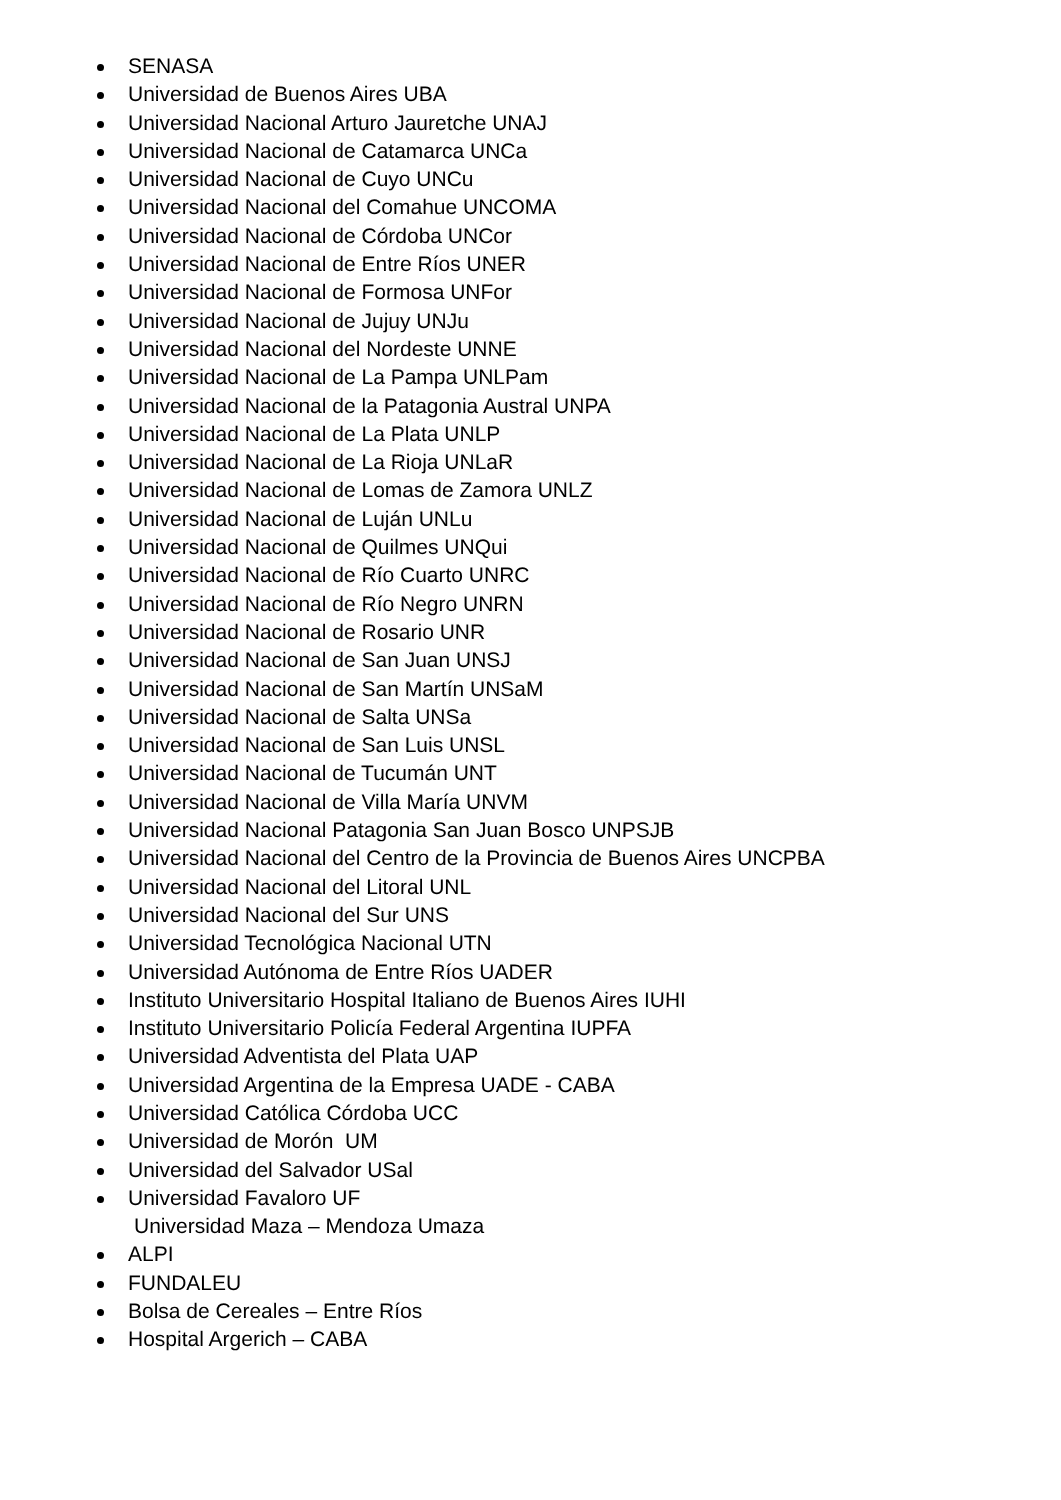SENASA
Universidad de Buenos Aires UBA
Universidad Nacional Arturo Jauretche UNAJ
Universidad Nacional de Catamarca UNCa
Universidad Nacional de Cuyo UNCu
Universidad Nacional del Comahue UNCOMA
Universidad Nacional de Córdoba UNCor
Universidad Nacional de Entre Ríos UNER
Universidad Nacional de Formosa UNFor
Universidad Nacional de Jujuy UNJu
Universidad Nacional del Nordeste UNNE
Universidad Nacional de La Pampa UNLPam
Universidad Nacional de la Patagonia Austral UNPA
Universidad Nacional de La Plata UNLP
Universidad Nacional de La Rioja UNLaR
Universidad Nacional de Lomas de Zamora UNLZ
Universidad Nacional de Luján UNLu
Universidad Nacional de Quilmes UNQui
Universidad Nacional de Río Cuarto UNRC
Universidad Nacional de Río Negro UNRN
Universidad Nacional de Rosario UNR
Universidad Nacional de San Juan UNSJ
Universidad Nacional de San Martín UNSaM
Universidad Nacional de Salta UNSa
Universidad Nacional de San Luis UNSL
Universidad Nacional de Tucumán UNT
Universidad Nacional de Villa María UNVM
Universidad Nacional Patagonia San Juan Bosco UNPSJB
Universidad Nacional del Centro de la Provincia de Buenos Aires UNCPBA
Universidad Nacional del Litoral UNL
Universidad Nacional del Sur UNS
Universidad Tecnológica Nacional UTN
Universidad Autónoma de Entre Ríos UADER
Instituto Universitario Hospital Italiano de Buenos Aires IUHI
Instituto Universitario Policía Federal Argentina IUPFA
Universidad Adventista del Plata UAP
Universidad Argentina de la Empresa UADE - CABA
Universidad Católica Córdoba UCC
Universidad de Morón UM
Universidad del Salvador USal
Universidad Favaloro UF
Universidad Maza – Mendoza Umaza
ALPI
FUNDALEU
Bolsa de Cereales – Entre Ríos
Hospital Argerich – CABA